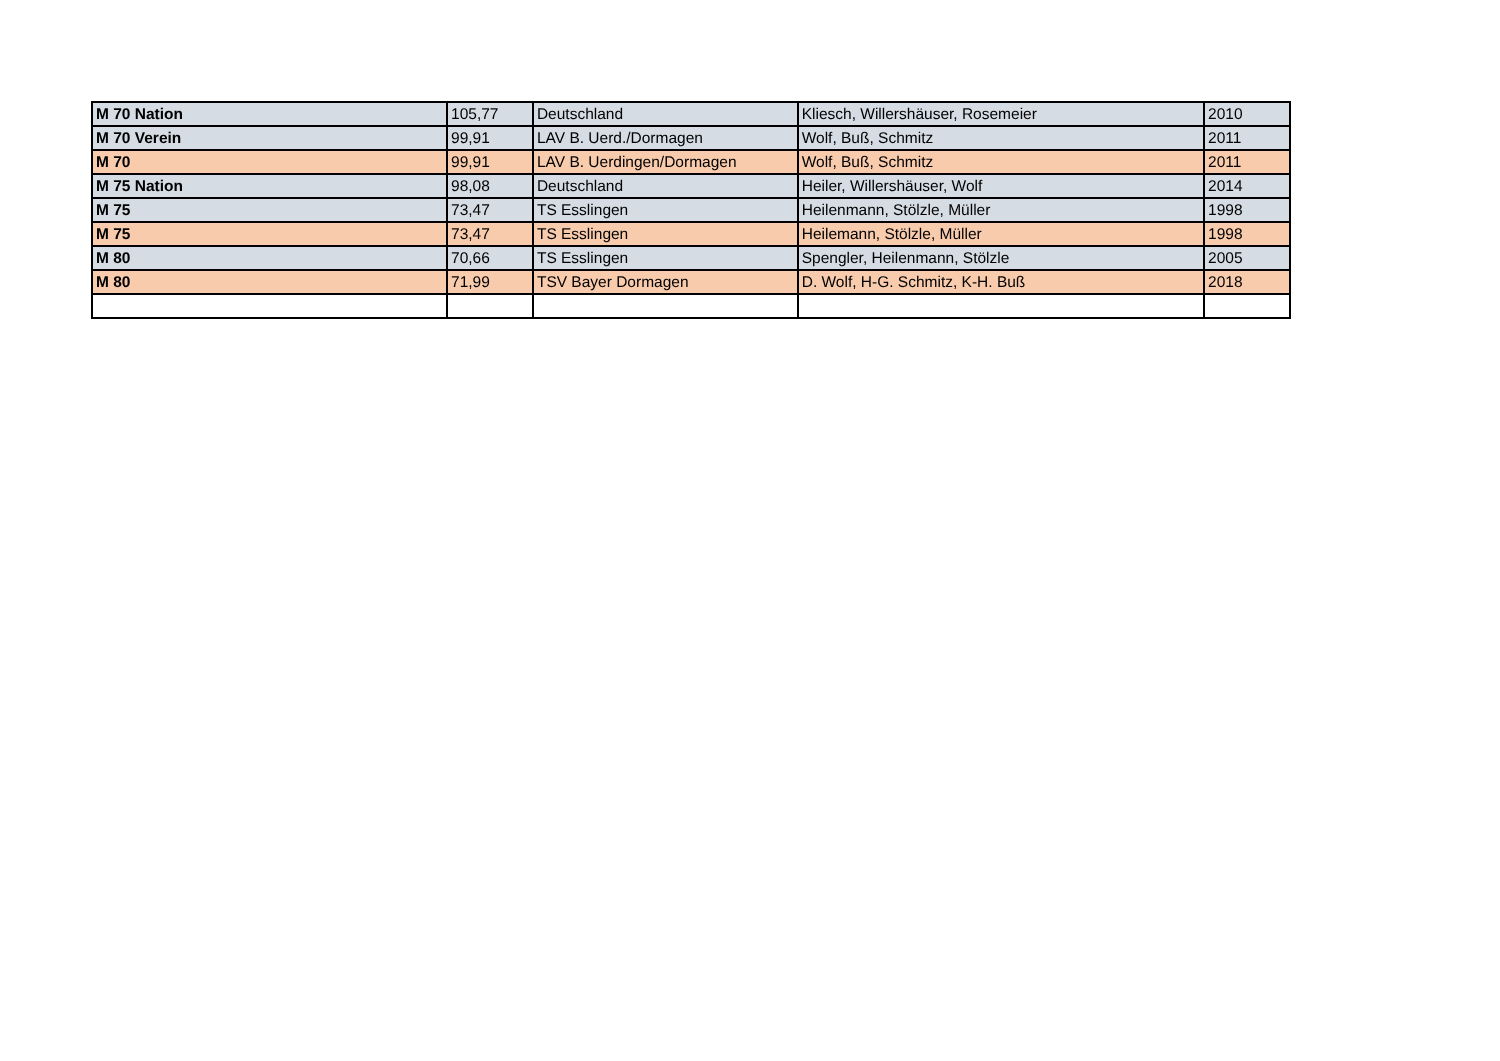| M 70 Nation | 105,77 | Deutschland | Kliesch, Willershäuser, Rosemeier | 2010 |
| M 70 Verein | 99,91 | LAV B. Uerd./Dormagen | Wolf, Buß, Schmitz | 2011 |
| M 70 | 99,91 | LAV B. Uerdingen/Dormagen | Wolf, Buß, Schmitz | 2011 |
| M 75 Nation | 98,08 | Deutschland | Heiler, Willershäuser, Wolf | 2014 |
| M 75 | 73,47 | TS Esslingen | Heilenmann, Stölzle, Müller | 1998 |
| M 75 | 73,47 | TS Esslingen | Heilemann, Stölzle, Müller | 1998 |
| M 80 | 70,66 | TS Esslingen | Spengler, Heilenmann, Stölzle | 2005 |
| M 80 | 71,99 | TSV Bayer Dormagen | D. Wolf, H-G. Schmitz, K-H. Buß | 2018 |